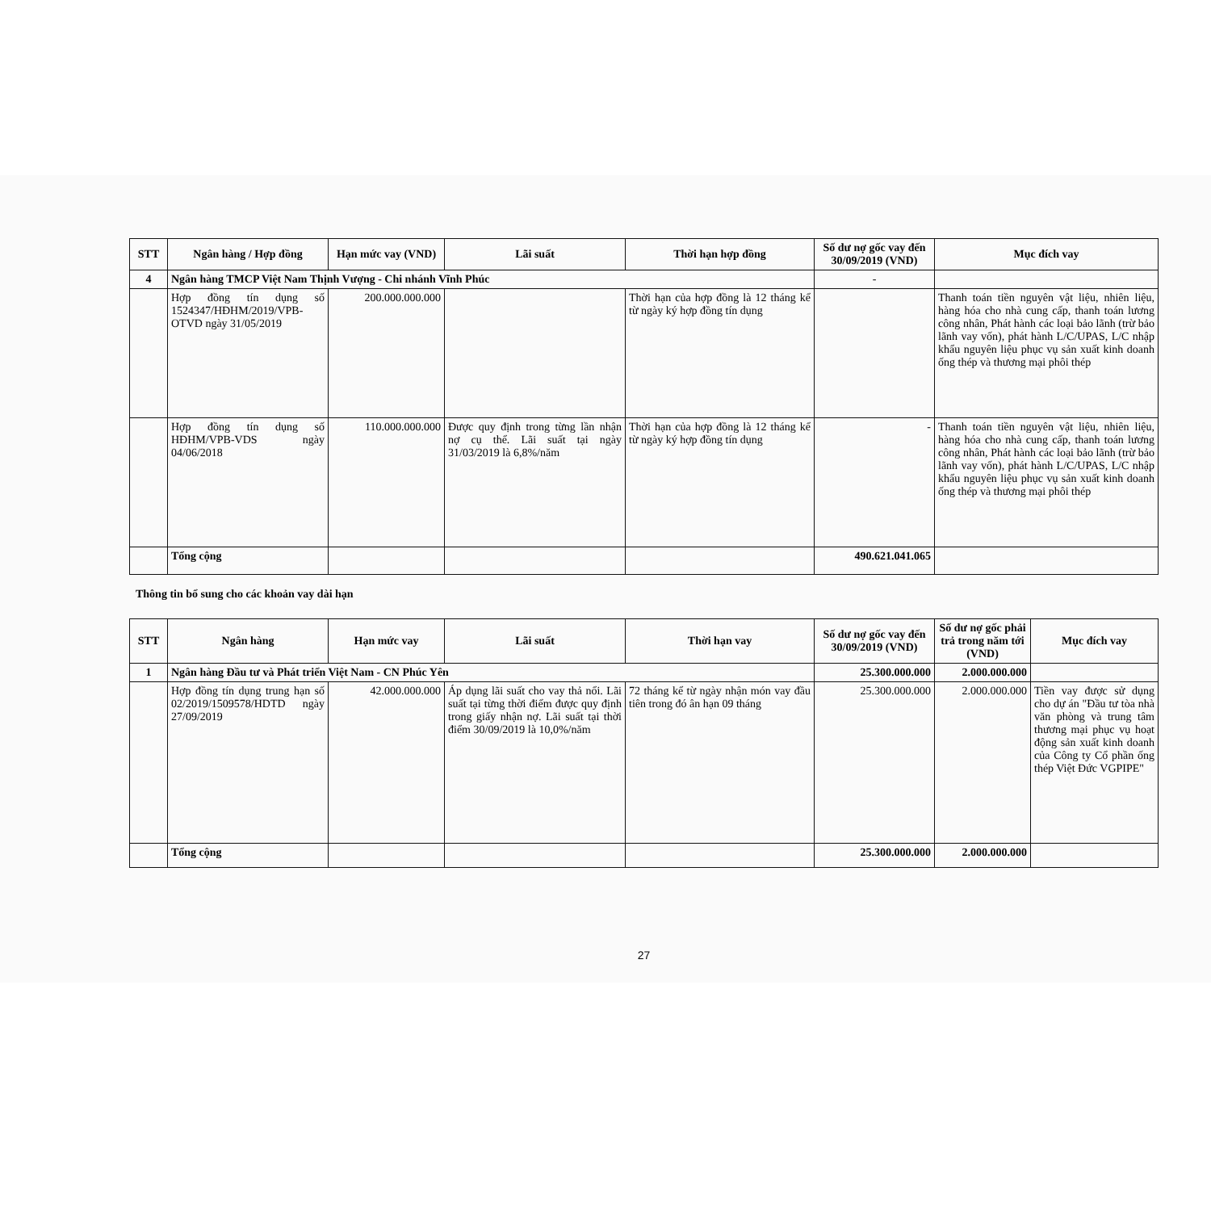| STT | Ngân hàng / Hợp đồng | Hạn mức vay (VND) | Lãi suất | Thời hạn hợp đồng | Số dư nợ gốc vay đến 30/09/2019 (VND) | Mục đích vay |
| --- | --- | --- | --- | --- | --- | --- |
| 4 | Ngân hàng TMCP Việt Nam Thịnh Vượng - Chi nhánh Vĩnh Phúc | | | | - | |
| | Hợp đồng tín dụng số 1524347/HĐHM/2019/VPB-OTVD ngày 31/05/2019 | 200.000.000.000 | | Thời hạn của hợp đồng là 12 tháng kể từ ngày ký hợp đồng tín dụng | | Thanh toán tiền nguyên vật liệu, nhiên liệu, hàng hóa cho nhà cung cấp, thanh toán lương công nhân, Phát hành các loại bảo lãnh (trừ bảo lãnh vay vốn), phát hành L/C/UPAS, L/C nhập khẩu nguyên liệu phục vụ sản xuất kinh doanh ống thép và thương mại phôi thép |
| | Hợp đồng tín dụng số HĐHM/VPB-VDS ngày 04/06/2018 | 110.000.000.000 | Được quy định trong từng lần nhận nợ cụ thể. Lãi suất tại ngày 31/03/2019 là 6,8%/năm | Thời hạn của hợp đồng là 12 tháng kể từ ngày ký hợp đồng tín dụng | - | Thanh toán tiền nguyên vật liệu, nhiên liệu, hàng hóa cho nhà cung cấp, thanh toán lương công nhân, Phát hành các loại bảo lãnh (trừ bảo lãnh vay vốn), phát hành L/C/UPAS, L/C nhập khẩu nguyên liệu phục vụ sản xuất kinh doanh ống thép và thương mại phôi thép |
| | Tổng cộng | | | | 490.621.041.065 | |
Thông tin bổ sung cho các khoản vay dài hạn
| STT | Ngân hàng | Hạn mức vay | Lãi suất | Thời hạn vay | Số dư nợ gốc vay đến 30/09/2019 (VND) | Số dư nợ gốc phải trả trong năm tới (VND) | Mục đích vay |
| --- | --- | --- | --- | --- | --- | --- | --- |
| 1 | Ngân hàng Đầu tư và Phát triển Việt Nam - CN Phúc Yên | | | | 25.300.000.000 | 2.000.000.000 | |
| | Hợp đồng tín dụng trung hạn số 02/2019/1509578/HDTD ngày 27/09/2019 | 42.000.000.000 | Áp dụng lãi suất cho vay thả nổi. Lãi suất tại từng thời điểm được quy định trong giấy nhận nợ. Lãi suất tại thời điểm 30/09/2019 là 10,0%/năm | 72 tháng kể từ ngày nhận món vay đầu tiên trong đó ân hạn 09 tháng | 25.300.000.000 | 2.000.000.000 | Tiền vay được sử dụng cho dự án "Đầu tư tòa nhà văn phòng và trung tâm thương mại phục vụ hoạt động sản xuất kinh doanh của Công ty Cổ phần ống thép Việt Đức VGPIPE" |
| | Tổng cộng | | | | 25.300.000.000 | 2.000.000.000 | |
27